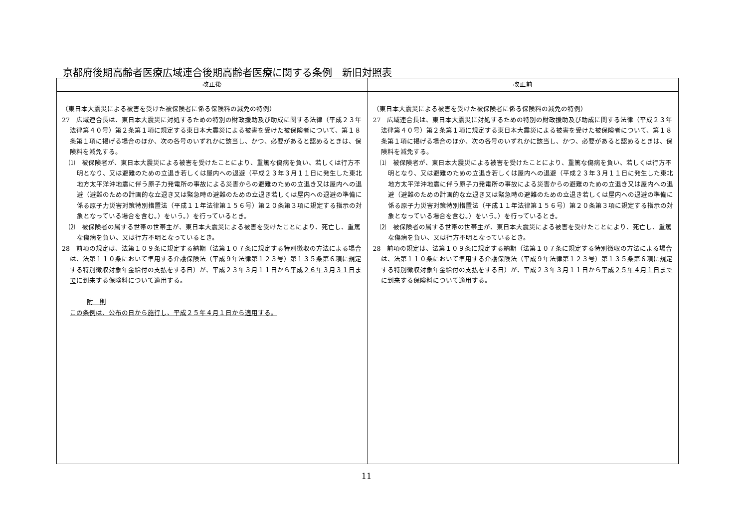京都府後期高齢者医療広域連合後期高齢者医療に関する条例　新旧対照表
| 改正後 | 改正前 |
| --- | --- |
| （東日本大震災による被害を受けた被保険者に係る保険料の減免の特例） 27 広域連合長は、東日本大震災に対処するための特別の財政援助及び助成に関する法律（平成２３年法律第４０号）第２条第１項に規定する東日本大震災による被害を受けた被保険者について、第１８条第１項に掲げる場合のほか、次の各号のいずれかに該当し、かつ、必要があると認めるときは、保険料を減免する。 ⑴ 被保険者が、東日本大震災による被害を受けたことにより、重篤な傷病を負い、若しくは行方不明となり、又は避難のための立退き若しくは屋内への退避（平成２３年３月１１日に発生した東北地方太平洋沖地震に伴う原子力発電所の事故による災害からの避難のための立退き又は屋内への退避（避難のための計画的な立退き又は緊急時の避難のための立退き若しくは屋内への退避の準備に係る原子力災害対策特別措置法（平成１１年法律第１５６号）第２０条第３項に規定する指示の対象となっている場合を含む。）をいう。）を行っているとき。 ⑵ 被保険者の属する世帯の世帯主が、東日本大震災による被害を受けたことにより、死亡し、重篤な傷病を負い、又は行方不明となっているとき。 28 前項の規定は、法第１０９条に規定する納期（法第１０７条に規定する特別徴収の方法による場合は、法第１１０条において準用する介護保険法（平成９年法律第１２３号）第１３５条第６項に規定する特別徴収対象年金給付の支払をする日）が、平成２３年３月１１日から 平成２６年３月３１日まで に到来する保険料について適用する。 附 則 この条例は、公布の日から施行し、平成２５年４月１日から適用する。 | （東日本大震災による被害を受けた被保険者に係る保険料の減免の特例） 27 広域連合長は、東日本大震災に対処するための特別の財政援助及び助成に関する法律（平成２３年法律第４０号）第２条第１項に規定する東日本大震災による被害を受けた被保険者について、第１８条第１項に掲げる場合のほか、次の各号のいずれかに該当し、かつ、必要があると認めるときは、保険料を減免する。 ⑴ 被保険者が、東日本大震災による被害を受けたことにより、重篤な傷病を負い、若しくは行方不明となり、又は避難のための立退き若しくは屋内への退避（平成２３年３月１１日に発生した東北地方太平洋沖地震に伴う原子力発電所の事故による災害からの避難のための立退き又は屋内への退避（避難のための計画的な立退き又は緊急時の避難のための立退き若しくは屋内への退避の準備に係る原子力災害対策特別措置法（平成１１年法律第１５６号）第２０条第３項に規定する指示の対象となっている場合を含む。）をいう。）を行っているとき。 ⑵ 被保険者の属する世帯の世帯主が、東日本大震災による被害を受けたことにより、死亡し、重篤な傷病を負い、又は行方不明となっているとき。 28 前項の規定は、法第１０９条に規定する納期（法第１０７条に規定する特別徴収の方法による場合は、法第１１０条において準用する介護保険法（平成９年法律第１２３号）第１３５条第６項に規定する特別徴収対象年金給付の支払をする日）が、平成２３年３月１１日から 平成２５年４月１日まで に到来する保険料について適用する。 |
11